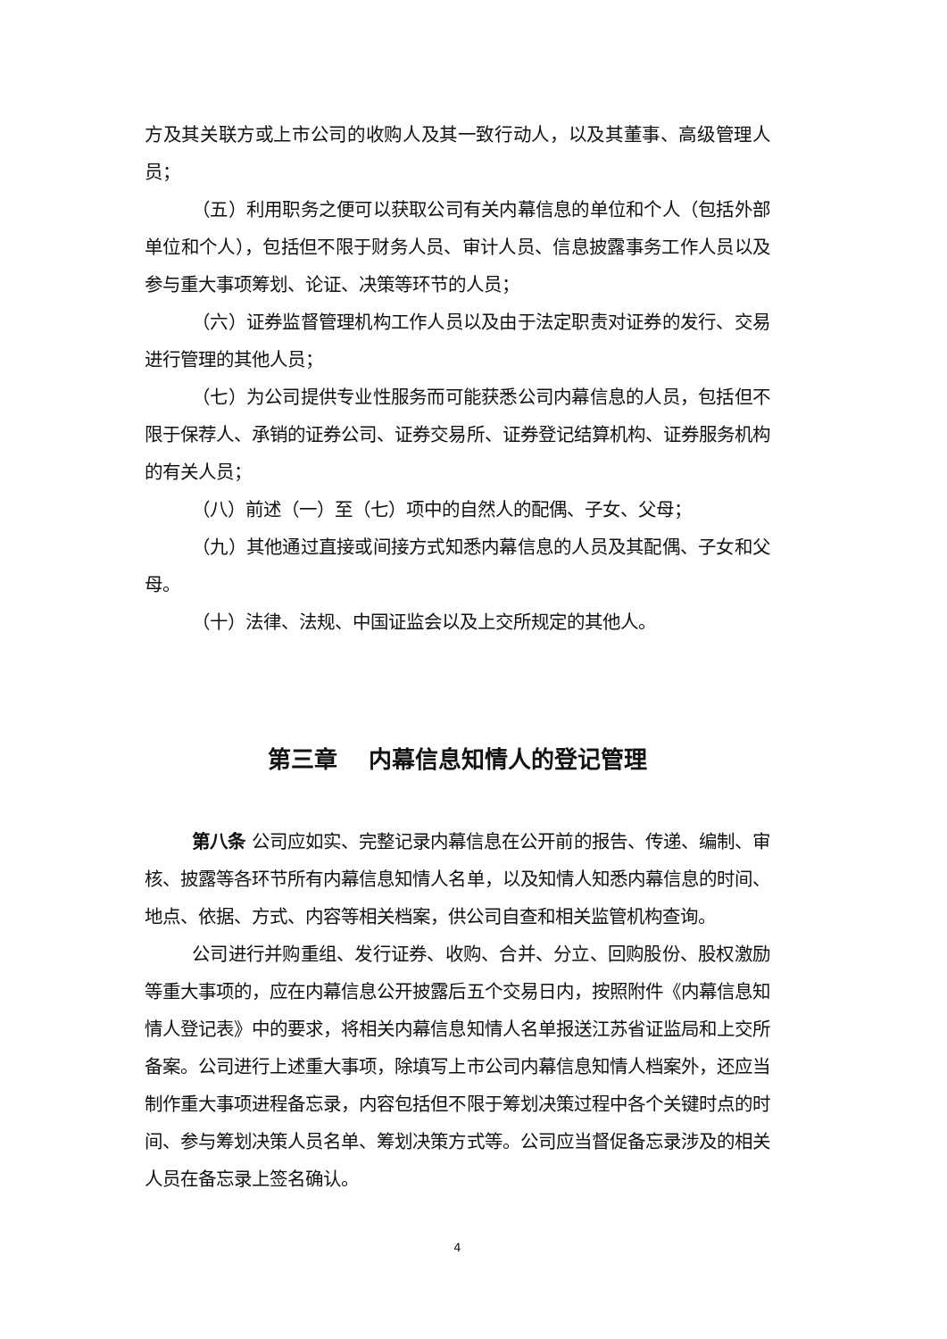方及其关联方或上市公司的收购人及其一致行动人，以及其董事、高级管理人员；
（五）利用职务之便可以获取公司有关内幕信息的单位和个人（包括外部单位和个人），包括但不限于财务人员、审计人员、信息披露事务工作人员以及参与重大事项筹划、论证、决策等环节的人员；
（六）证券监督管理机构工作人员以及由于法定职责对证券的发行、交易进行管理的其他人员；
（七）为公司提供专业性服务而可能获悉公司内幕信息的人员，包括但不限于保荐人、承销的证券公司、证券交易所、证券登记结算机构、证券服务机构的有关人员；
（八）前述（一）至（七）项中的自然人的配偶、子女、父母；
（九）其他通过直接或间接方式知悉内幕信息的人员及其配偶、子女和父母。
（十）法律、法规、中国证监会以及上交所规定的其他人。
第三章　 内幕信息知情人的登记管理
第八条 公司应如实、完整记录内幕信息在公开前的报告、传递、编制、审核、披露等各环节所有内幕信息知情人名单，以及知情人知悉内幕信息的时间、地点、依据、方式、内容等相关档案，供公司自查和相关监管机构查询。
公司进行并购重组、发行证券、收购、合并、分立、回购股份、股权激励等重大事项的，应在内幕信息公开披露后五个交易日内，按照附件《内幕信息知情人登记表》中的要求，将相关内幕信息知情人名单报送江苏省证监局和上交所备案。公司进行上述重大事项，除填写上市公司内幕信息知情人档案外，还应当制作重大事项进程备忘录，内容包括但不限于筹划决策过程中各个关键时点的时间、参与筹划决策人员名单、筹划决策方式等。公司应当督促备忘录涉及的相关人员在备忘录上签名确认。
4